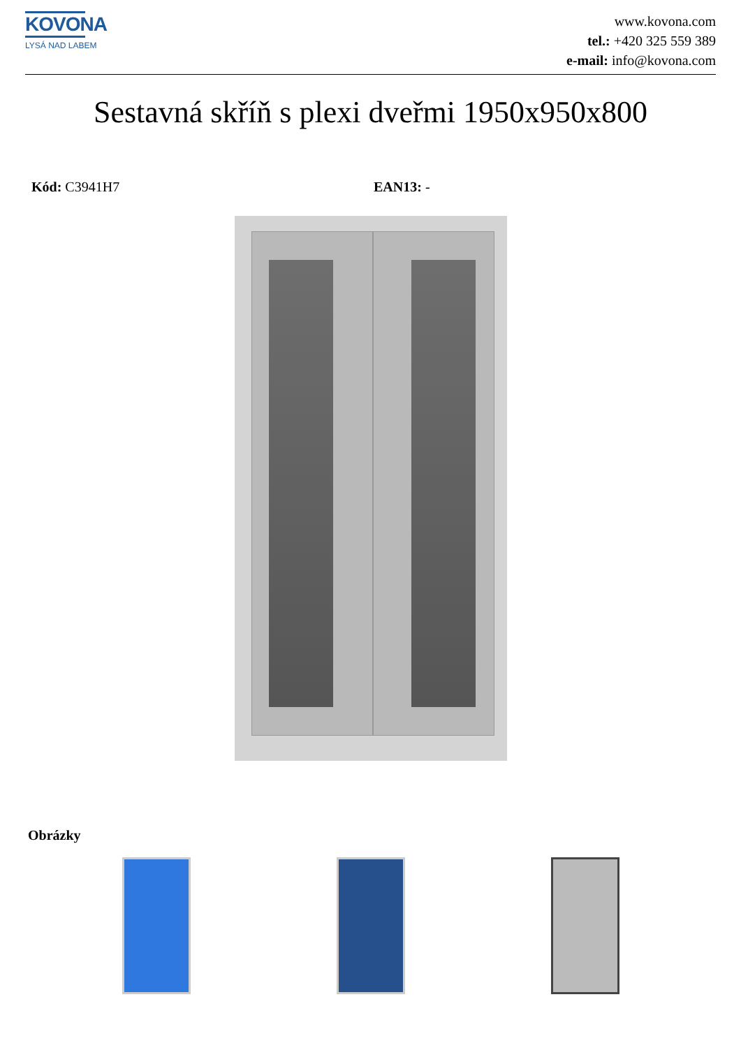KOVONA
LYSÁ NAD LABEM
www.kovona.com
tel.: +420 325 559 389
e-mail: info@kovona.com
Sestavná skříň s plexi dveřmi 1950x950x800
Kód: C3941H7 EAN13: -
Obrázky